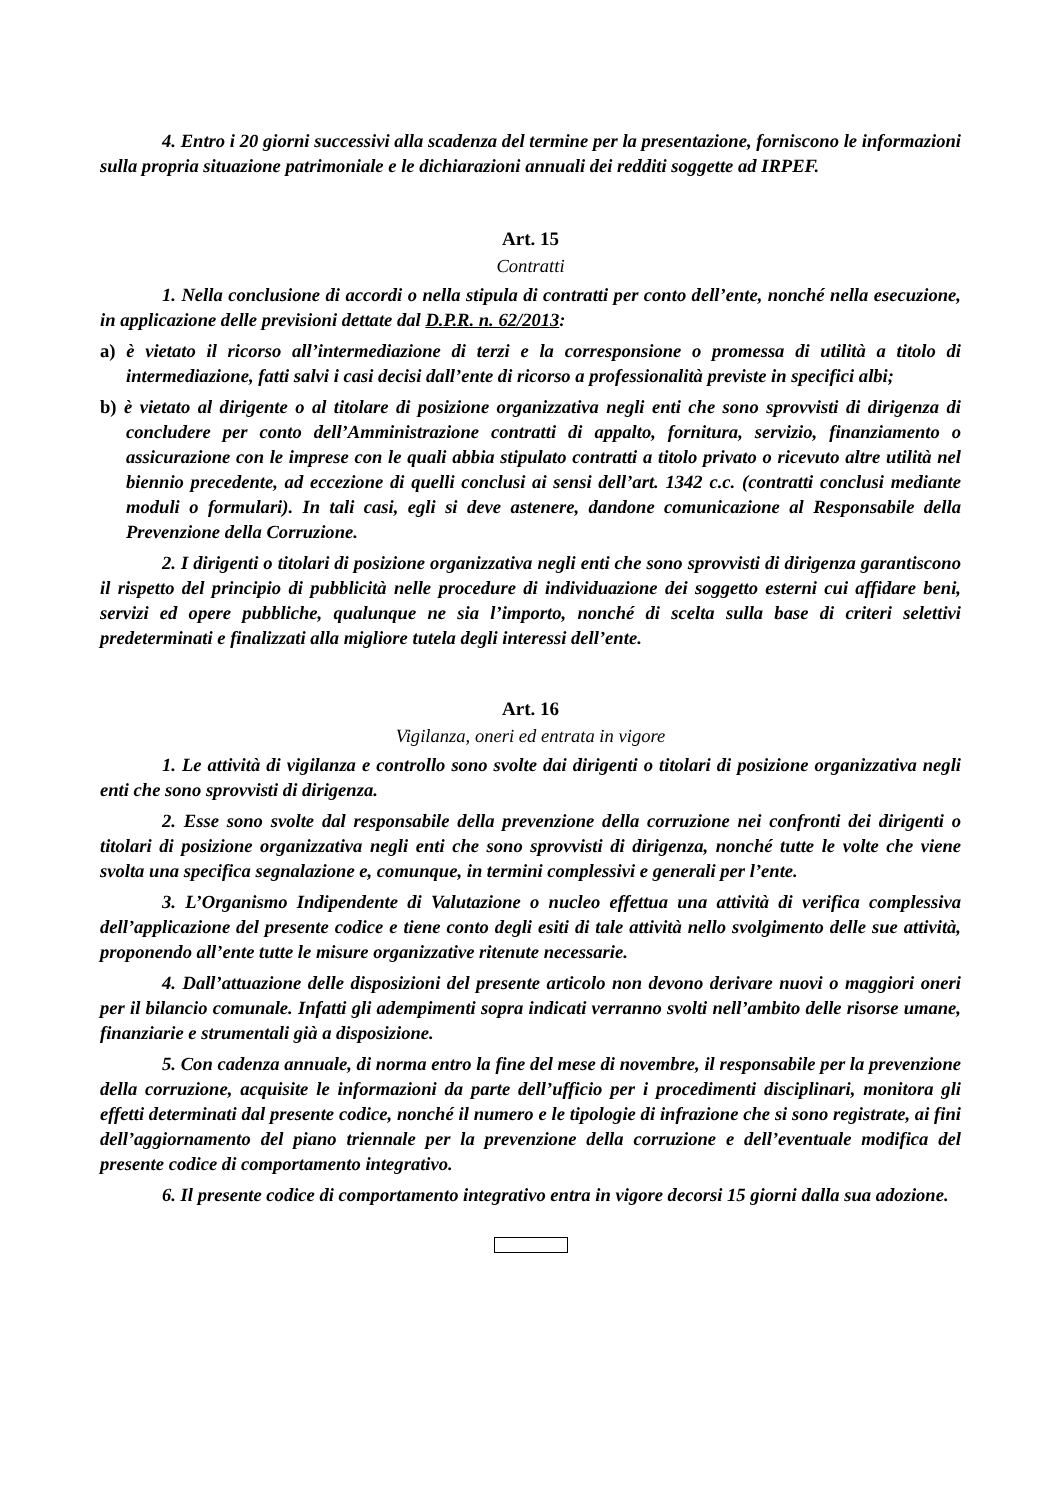4. Entro i 20 giorni successivi alla scadenza del termine per la presentazione, forniscono le informazioni sulla propria situazione patrimoniale e le dichiarazioni annuali dei redditi soggette ad IRPEF.
Art. 15
Contratti
1. Nella conclusione di accordi o nella stipula di contratti per conto dell’ente, nonché nella esecuzione, in applicazione delle previsioni dettate dal D.P.R. n. 62/2013:
a) è vietato il ricorso all’intermediazione di terzi e la corresponsione o promessa di utilità a titolo di intermediazione, fatti salvi i casi decisi dall’ente di ricorso a professionalità previste in specifici albi;
b) è vietato al dirigente o al titolare di posizione organizzativa negli enti che sono sprovvisti di dirigenza di concludere per conto dell’Amministrazione contratti di appalto, fornitura, servizio, finanziamento o assicurazione con le imprese con le quali abbia stipulato contratti a titolo privato o ricevuto altre utilità nel biennio precedente, ad eccezione di quelli conclusi ai sensi dell’art. 1342 c.c. (contratti conclusi mediante moduli o formulari). In tali casi, egli si deve astenere, dandone comunicazione al Responsabile della Prevenzione della Corruzione.
2. I dirigenti o titolari di posizione organizzativa negli enti che sono sprovvisti di dirigenza garantiscono il rispetto del principio di pubblicità nelle procedure di individuazione dei soggetto esterni cui affidare beni, servizi ed opere pubbliche, qualunque ne sia l’importo, nonché di scelta sulla base di criteri selettivi predeterminati e finalizzati alla migliore tutela degli interessi dell’ente.
Art. 16
Vigilanza, oneri ed entrata in vigore
1. Le attività di vigilanza e controllo sono svolte dai dirigenti o titolari di posizione organizzativa negli enti che sono sprovvisti di dirigenza.
2. Esse sono svolte dal responsabile della prevenzione della corruzione nei confronti dei dirigenti o titolari di posizione organizzativa negli enti che sono sprovvisti di dirigenza, nonché tutte le volte che viene svolta una specifica segnalazione e, comunque, in termini complessivi e generali per l’ente.
3. L’Organismo Indipendente di Valutazione o nucleo effettua una attività di verifica complessiva dell’applicazione del presente codice e tiene conto degli esiti di tale attività nello svolgimento delle sue attività, proponendo all’ente tutte le misure organizzative ritenute necessarie.
4. Dall’attuazione delle disposizioni del presente articolo non devono derivare nuovi o maggiori oneri per il bilancio comunale. Infatti gli adempimenti sopra indicati verranno svolti nell’ambito delle risorse umane, finanziarie e strumentali già a disposizione.
5. Con cadenza annuale, di norma entro la fine del mese di novembre, il responsabile per la prevenzione della corruzione, acquisite le informazioni da parte dell’ufficio per i procedimenti disciplinari, monitora gli effetti determinati dal presente codice, nonché il numero e le tipologie di infrazione che si sono registrate, ai fini dell’aggiornamento del piano triennale per la prevenzione della corruzione e dell’eventuale modifica del presente codice di comportamento integrativo.
6. Il presente codice di comportamento integrativo entra in vigore decorsi 15 giorni dalla sua adozione.